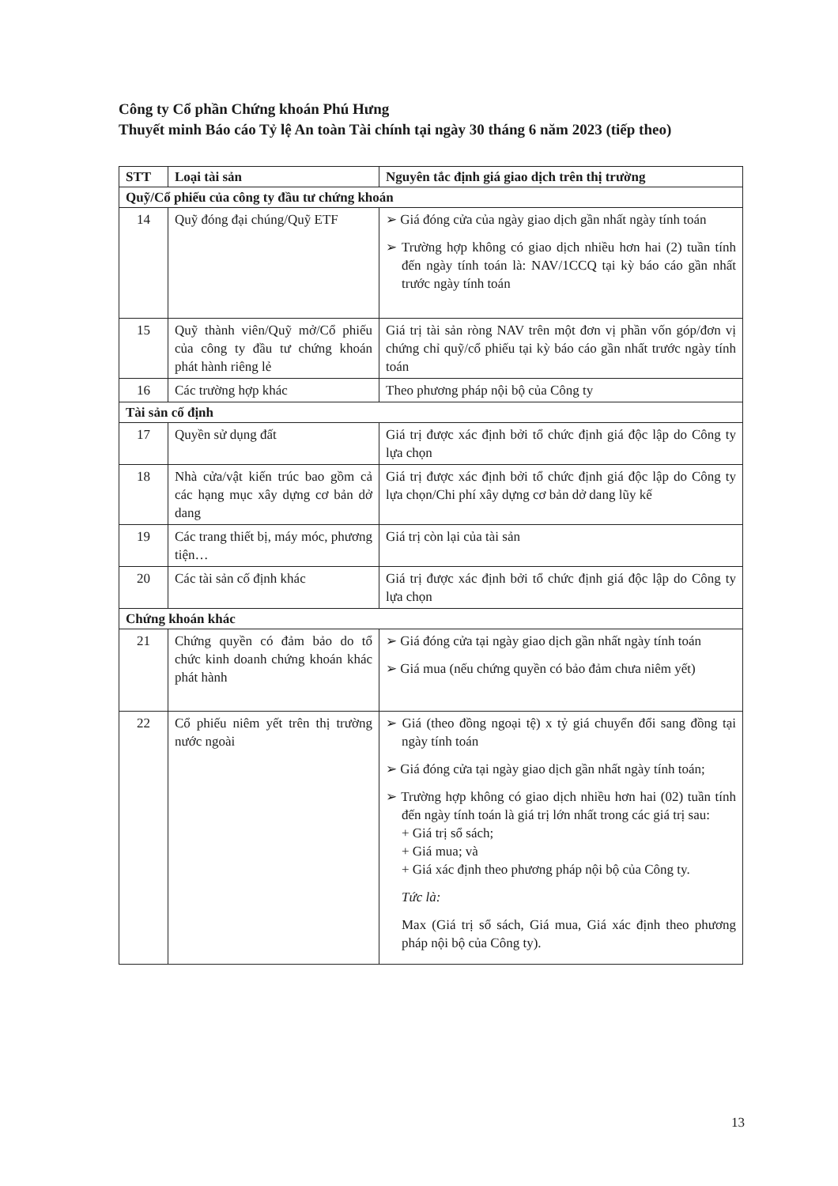Công ty Cổ phần Chứng khoán Phú Hưng
Thuyết minh Báo cáo Tỷ lệ An toàn Tài chính tại ngày 30 tháng 6 năm 2023 (tiếp theo)
| STT | Loại tài sản | Nguyên tắc định giá giao dịch trên thị trường |
| --- | --- | --- |
| Quỹ/Cổ phiếu của công ty đầu tư chứng khoán | | |
| 14 | Quỹ đóng đại chúng/Quỹ ETF | ➢ Giá đóng cửa của ngày giao dịch gần nhất ngày tính toán ➢ Trường hợp không có giao dịch nhiều hơn hai (2) tuần tính đến ngày tính toán là: NAV/1CCQ tại kỳ báo cáo gần nhất trước ngày tính toán |
| 15 | Quỹ thành viên/Quỹ mở/Cổ phiếu của công ty đầu tư chứng khoán phát hành riêng lẻ | Giá trị tài sản ròng NAV trên một đơn vị phần vốn góp/đơn vị chứng chỉ quỹ/cổ phiếu tại kỳ báo cáo gần nhất trước ngày tính toán |
| 16 | Các trường hợp khác | Theo phương pháp nội bộ của Công ty |
| Tài sản cố định | | |
| 17 | Quyền sử dụng đất | Giá trị được xác định bởi tổ chức định giá độc lập do Công ty lựa chọn |
| 18 | Nhà cửa/vật kiến trúc bao gồm cả các hạng mục xây dựng cơ bản dở dang | Giá trị được xác định bởi tổ chức định giá độc lập do Công ty lựa chọn/Chi phí xây dựng cơ bản dở dang lũy kế |
| 19 | Các trang thiết bị, máy móc, phương tiện… | Giá trị còn lại của tài sản |
| 20 | Các tài sản cố định khác | Giá trị được xác định bởi tổ chức định giá độc lập do Công ty lựa chọn |
| Chứng khoán khác | | |
| 21 | Chứng quyền có đảm bảo do tổ chức kinh doanh chứng khoán khác phát hành | ➢ Giá đóng cửa tại ngày giao dịch gần nhất ngày tính toán ➢ Giá mua (nếu chứng quyền có bảo đảm chưa niêm yết) |
| 22 | Cổ phiếu niêm yết trên thị trường nước ngoài | ➢ Giá (theo đồng ngoại tệ) x tỷ giá chuyển đổi sang đồng tại ngày tính toán ➢ Giá đóng cửa tại ngày giao dịch gần nhất ngày tính toán; ➢ Trường hợp không có giao dịch nhiều hơn hai (02) tuần tính đến ngày tính toán là giá trị lớn nhất trong các giá trị sau: + Giá trị sổ sách; + Giá mua; và + Giá xác định theo phương pháp nội bộ của Công ty. Tức là: Max (Giá trị sổ sách, Giá mua, Giá xác định theo phương pháp nội bộ của Công ty). |
13